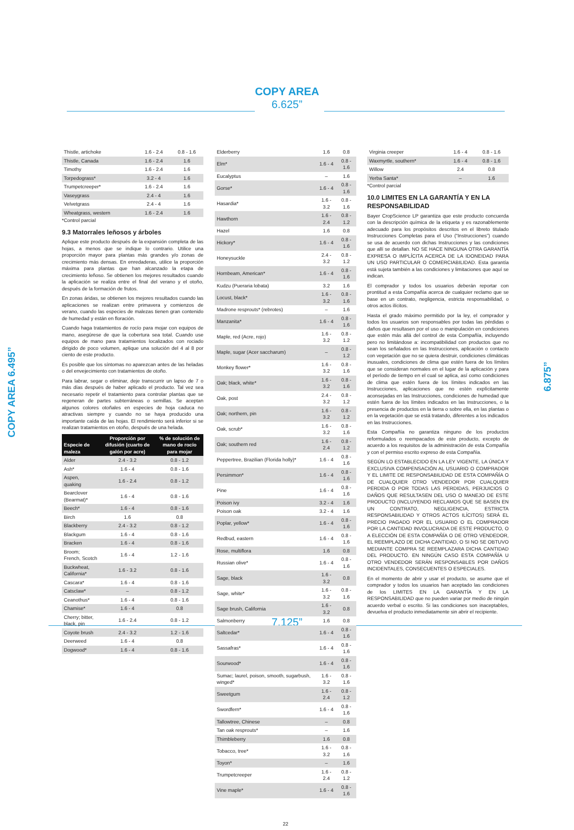COPY AREA
6.625”
7.125”
COPY AREA 6.495”
6.875”
| Thistle, artichoke | 1.6 - 2.4 | 0.8 - 1.6 |
| Thistle, Canada | 1.6 - 2.4 | 1.6 |
| Timothy | 1.6 - 2.4 | 1.6 |
| Torpedograss* | 3.2 - 4 | 1.6 |
| Trumpetcreeper* | 1.6 - 2.4 | 1.6 |
| Vaseygrass | 2.4 - 4 | 1.6 |
| Velvetgrass | 2.4 - 4 | 1.6 |
| Wheatgrass, western | 1.6 - 2.4 | 1.6 |
*Control parcial
9.3 Matorrales leñosos y árboles
Aplique este producto después de la expansión completa de las hojas, a menos que se indique lo contrario. Utilice una proporción mayor para plantas más grandes y/o zonas de crecimiento más densas. En enredaderas, utilice la proporción máxima para plantas que han alcanzado la etapa de crecimiento leñoso. Se obtienen los mejores resultados cuando la aplicación se realiza entre el final del verano y el otoño, después de la formación de frutos.
En zonas áridas, se obtienen los mejores resultados cuando las aplicaciones se realizan entre primavera y comienzos de verano, cuando las especies de malezas tienen gran contenido de humedad y están en floración.
Cuando haga tratamientos de rocío para mojar con equipos de mano, asegúrese de que la cobertura sea total. Cuando use equipos de mano para tratamientos localizados con rociado dirigido de poco volumen, aplique una solución del 4 al 8 por ciento de este producto.
Es posible que los síntomas no aparezcan antes de las heladas o del envejecimiento con tratamientos de otoño.
Para labrar, segar o eliminar, deje transcurrir un lapso de 7 o más días después de haber aplicado el producto. Tal vez sea necesario repetir el tratamiento para controlar plantas que se regeneran de partes subterráneas o semillas. Se aceptan algunos colores otoñales en especies de hoja caduca no atractivas siempre y cuando no se haya producido una importante caída de las hojas. El rendimiento será inferior si se realizan tratamientos en otoño, después de una helada.
| Especie de maleza | Proporción por difusión (cuarto de galón por acre) | % de solución de mano de rocío para mojar |
| --- | --- | --- |
| Alder | 2.4 - 3.2 | 0.8 - 1.2 |
| Ash* | 1.6 - 4 | 0.8 - 1.6 |
| Aspen, quaking | 1.6 - 2.4 | 0.8 - 1.2 |
| Bearclover (Bearmat)* | 1.6 - 4 | 0.8 - 1.6 |
| Beech* | 1.6 - 4 | 0.8 - 1.6 |
| Birch | 1.6 | 0.8 |
| Blackberry | 2.4 - 3.2 | 0.8 - 1.2 |
| Blackgum | 1.6 - 4 | 0.8 - 1.6 |
| Bracken | 1.6 - 4 | 0.8 - 1.6 |
| Broom; French, Scotch | 1.6 - 4 | 1.2 - 1.6 |
| Buckwheat, California* | 1.6 - 3.2 | 0.8 - 1.6 |
| Cascara* | 1.6 - 4 | 0.8 - 1.6 |
| Catsclaw* | – | 0.8 - 1.2 |
| Ceanothus* | 1.6 - 4 | 0.8 - 1.6 |
| Chamise* | 1.6 - 4 | 0.8 |
| Cherry; bitter, black, pin | 1.6 - 2.4 | 0.8 - 1.2 |
| Coyote brush | 2.4 - 3.2 | 1.2 - 1.6 |
| Deerweed | 1.6 - 4 | 0.8 |
| Dogwood* | 1.6 - 4 | 0.8 - 1.6 |
| Elderberry | 1.6 | 0.8 |
| Elm* | 1.6 - 4 | 0.8 - 1.6 |
| Eucalyptus | – | 1.6 |
| Gorse* | 1.6 - 4 | 0.8 - 1.6 |
| Hasardia* | 1.6 - 3.2 | 0.8 - 1.6 |
| Hawthorn | 1.6 - 2.4 | 0.8 - 1.2 |
| Hazel | 1.6 | 0.8 |
| Hickory* | 1.6 - 4 | 0.8 - 1.6 |
| Honeysuckle | 2.4 - 3.2 | 0.8 - 1.2 |
| Hornbeam, American* | 1.6 - 4 | 0.8 - 1.6 |
| Kudzu (Pueraria lobata) | 3.2 | 1.6 |
| Locust, black* | 1.6 - 3.2 | 0.8 - 1.6 |
| Madrone resprouts* (rebrotes) | – | 1.6 |
| Manzanita* | 1.6 - 4 | 0.8 - 1.6 |
| Maple, red (Acre, rojo) | 1.6 - 3.2 | 0.8 - 1.2 |
| Maple, sugar (Acer saccharum) | – | 0.8 - 1.2 |
| Monkey flower* | 1.6 - 3.2 | 0.8 - 1.6 |
| Oak; black, white* | 1.6 - 3.2 | 0.8 - 1.6 |
| Oak, post | 2.4 - 3.2 | 0.8 - 1.2 |
| Oak; northern, pin | 1.6 - 3.2 | 0.8 - 1.2 |
| Oak, scrub* | 1.6 - 3.2 | 0.8 - 1.6 |
| Oak; southern red | 1.6 - 2.4 | 0.8 - 1.2 |
| Peppertree, Brazilian (Florida holly)* | 1.6 - 4 | 0.8 - 1.6 |
| Persimmon* | 1.6 - 4 | 0.8 - 1.6 |
| Pine | 1.6 - 4 | 0.8 - 1.6 |
| Poison ivy | 3.2 - 4 | 1.6 |
| Poison oak | 3.2 - 4 | 1.6 |
| Poplar, yellow* | 1.6 - 4 | 0.8 - 1.6 |
| Redbud, eastern | 1.6 - 4 | 0.8 - 1.6 |
| Rose, multiflora | 1.6 | 0.8 |
| Russian olive* | 1.6 - 4 | 0.8 - 1.6 |
| Sage, black | 1.6 - 3.2 | 0.8 |
| Sage, white* | 1.6 - 3.2 | 0.8 - 1.6 |
| Sage brush, California | 1.6 - 3.2 | 0.8 |
| Salmonberry | 1.6 | 0.8 |
| Saltcedar* | 1.6 - 4 | 0.8 - 1.6 |
| Sassafras* | 1.6 - 4 | 0.8 - 1.6 |
| Sourwood* | 1.6 - 4 | 0.8 - 1.6 |
| Sumac; laurel, poison, smooth, sugarbush, winged* | 1.6 - 3.2 | 0.8 - 1.6 |
| Sweetgum | 1.6 - 2.4 | 0.8 - 1.2 |
| Swordfern* | 1.6 - 4 | 0.8 - 1.6 |
| Tallowtree, Chinese | – | 0.8 |
| Tan oak resprouts* | – | 1.6 |
| Thimbleberry | 1.6 | 0.8 |
| Tobacco, tree* | 1.6 - 3.2 | 0.8 - 1.6 |
| Toyon* | – | 1.6 |
| Trumpetcreeper | 1.6 - 2.4 | 0.8 - 1.2 |
| Vine maple* | 1.6 - 4 | 0.8 - 1.6 |
22
| Virginia creeper | 1.6 - 4 | 0.8 - 1.6 |
| Waxmyrtle, southern* | 1.6 - 4 | 0.8 - 1.6 |
| Willow | 2.4 | 0.8 |
| Yerba Santa* | – | 1.6 |
*Control parcial
10.0 LIMITES EN LA GARANTÍA Y EN LA RESPONSABILIDAD
Bayer CropScience LP garantiza que este producto concuerda con la descripción química de la etiqueta y es razonablemente adecuado para los propósitos descritos en el libreto titulado Instrucciones Completas para el Uso (“Instrucciones”) cuando se usa de acuerdo con dichas Instrucciones y las condiciones que allí se detallan. NO SE HACE NINGUNA OTRA GARANTÍA EXPRESA O IMPLÍCITA ACERCA DE LA IDONEIDAD PARA UN USO PARTICULAR O COMERCIABILIDAD. Esta garantía está sujeta también a las condiciones y limitaciones que aquí se indican.
El comprador y todos los usuarios deberán reportar con prontitud a esta Compañía acerca de cualquier reclamo que se base en un contrato, negligencia, estricta responsabilidad, o otros actos ilícitos.
Hasta el grado máximo permitido por la ley, el comprador y todos los usuarios son responsables por todas las pérdidas o daños que resultasen por el uso o manipulación en condiciones que estén más allá del control de esta Compañía, incluyendo pero no limitándose a: incompatibilidad con productos que no sean los señalados en las Instrucciones, aplicación o contacto con vegetación que no se quiera destruir, condiciones climáticas inusuales, condiciones de clima que estén fuera de los límites que se consideran normales en el lugar de la aplicación y para el período de tiempo en el cual se aplica, así como condiciones de clima que estén fuera de los límites indicados en las Instrucciones, aplicaciones que no estén explícitamente aconsejadas en las Instrucciones, condiciones de humedad que estén fuera de los límites indicados en las Instrucciones, o la presencia de productos en la tierra o sobre ella, en las plantas o en la vegetación que se está tratando, diferentes a los indicados en las Instrucciones.
Esta Compañía no garantiza ninguno de los productos reformulados o reempacados de este producto, excepto de acuerdo a los requisitos de la administración de esta Compañía y con el permiso escrito expreso de esta Compañía.
SEGÚN LO ESTABLECIDO EN LA LEY VIGENTE, LA ÚNICA Y EXCLUSIVA COMPENSACIÓN AL USUARIO O COMPRADOR Y EL LIMITE DE RESPONSABILIDAD DE ESTA COMPAÑÍA O DE CUALQUIER OTRO VENDEDOR POR CUALQUIER PERDIDA O POR TODAS LAS PERDIDAS, PERJUICIOS O DAÑOS QUE RESULTASEN DEL USO O MANEJO DE ESTE PRODUCTO (INCLUYENDO RECLAMOS QUE SE BASEN EN UN CONTRATO, NEGLIGENCIA, ESTRICTA RESPONSABILIDAD Y OTROS ACTOS ILÍCITOS) SERÁ EL PRECIO PAGADO POR EL USUARIO O EL COMPRADOR POR LA CANTIDAD INVOLUCRADA DE ESTE PRODUCTO, O A ELECCIÓN DE ESTA COMPAÑÍA O DE OTRO VENDEDOR, EL REEMPLAZO DE DICHA CANTIDAD, O SI NO SE OBTUVO MEDIANTE COMPRA SE REEMPLAZARA DICHA CANTIDAD DEL PRODUCTO. EN NINGÚN CASO ESTA COMPAÑÍA U OTRO VENDEDOR SERÁN RESPONSABLES POR DAÑOS INCIDENTALES, CONSECUENTES O ESPECIALES.
En el momento de abrir y usar el producto, se asume que el comprador y todos los usuarios han aceptado las condiciones de los LIMITES EN LA GARANTÍA Y EN LA RESPONSABILIDAD que no pueden variar por medio de ningún acuerdo verbal o escrito. Si las condiciones son inaceptables, devuelva el producto inmediatamente sin abrir el recipiente.